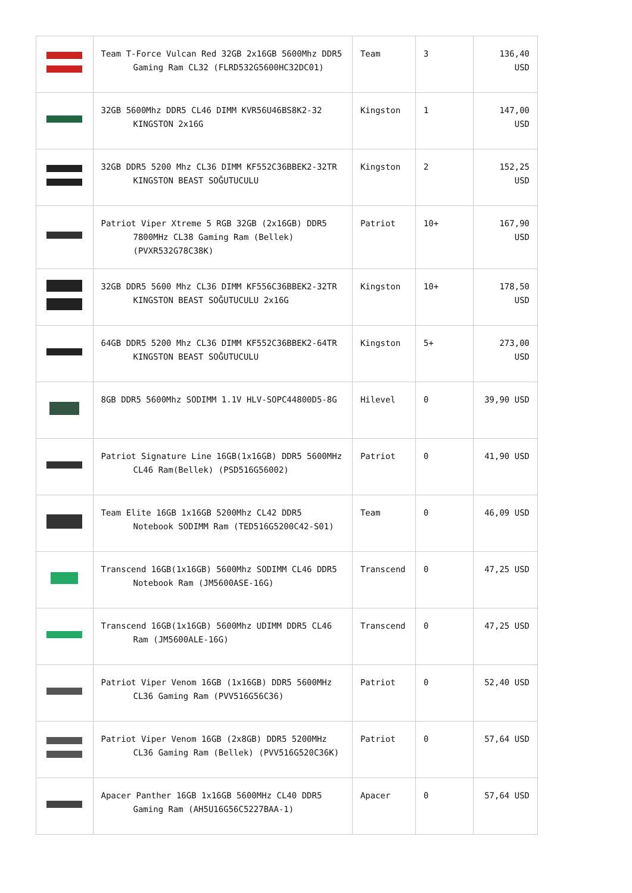| | Team T-Force Vulcan Red 32GB 2x16GB 5600Mhz DDR5 Gaming Ram CL32 (FLRD532G5600HC32DC01) | Team | 3 | 136,40 USD |
| | 32GB 5600Mhz DDR5 CL46 DIMM KVR56U46BS8K2-32 KINGSTON 2x16G | Kingston | 1 | 147,00 USD |
| | 32GB DDR5 5200 Mhz CL36 DIMM KF552C36BBEK2-32TR KINGSTON BEAST SOĞUTUCULU | Kingston | 2 | 152,25 USD |
| | Patriot Viper Xtreme 5 RGB 32GB (2x16GB) DDR5 7800MHz CL38 Gaming Ram (Bellek) (PVXR532G78C38K) | Patriot | 10+ | 167,90 USD |
| | 32GB DDR5 5600 Mhz CL36 DIMM KF556C36BBEK2-32TR KINGSTON BEAST SOĞUTUCULU 2x16G | Kingston | 10+ | 178,50 USD |
| | 64GB DDR5 5200 Mhz CL36 DIMM KF552C36BBEK2-64TR KINGSTON BEAST SOĞUTUCULU | Kingston | 5+ | 273,00 USD |
| | 8GB DDR5 5600Mhz SODIMM 1.1V HLV-SOPC44800D5-8G | Hilevel | 0 | 39,90 USD |
| | Patriot Signature Line 16GB(1x16GB) DDR5 5600MHz CL46 Ram(Bellek) (PSD516G56002) | Patriot | 0 | 41,90 USD |
| | Team Elite 16GB 1x16GB 5200Mhz CL42 DDR5 Notebook SODIMM Ram (TED516G5200C42-S01) | Team | 0 | 46,09 USD |
| | Transcend 16GB(1x16GB) 5600Mhz SODIMM CL46 DDR5 Notebook Ram (JM5600ASE-16G) | Transcend | 0 | 47,25 USD |
| | Transcend 16GB(1x16GB) 5600Mhz UDIMM DDR5 CL46 Ram (JM5600ALE-16G) | Transcend | 0 | 47,25 USD |
| | Patriot Viper Venom 16GB (1x16GB) DDR5 5600MHz CL36 Gaming Ram (PVV516G56C36) | Patriot | 0 | 52,40 USD |
| | Patriot Viper Venom 16GB (2x8GB) DDR5 5200MHz CL36 Gaming Ram (Bellek) (PVV516G520C36K) | Patriot | 0 | 57,64 USD |
| | Apacer Panther 16GB 1x16GB 5600MHz CL40 DDR5 Gaming Ram (AH5U16G56C5227BAA-1) | Apacer | 0 | 57,64 USD |